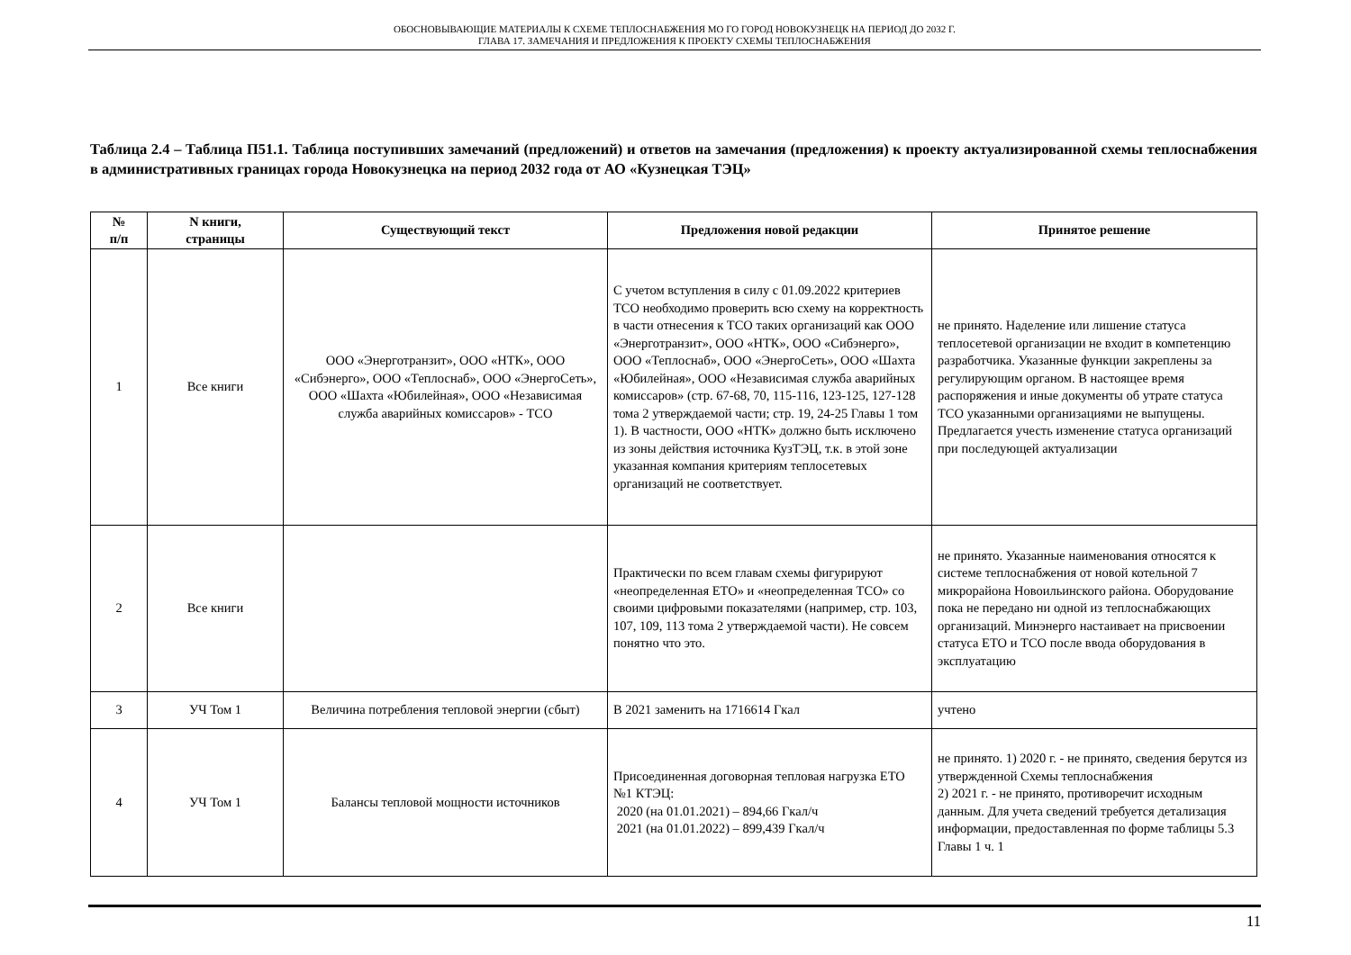ОБОСНОВЫВАЮЩИЕ МАТЕРИАЛЫ К СХЕМЕ ТЕПЛОСНАБЖЕНИЯ МО ГО ГОРОД НОВОКУЗНЕЦК НА ПЕРИОД ДО 2032 Г.
ГЛАВА 17. ЗАМЕЧАНИЯ И ПРЕДЛОЖЕНИЯ К ПРОЕКТУ СХЕМЫ ТЕПЛОСНАБЖЕНИЯ
Таблица 2.4 – Таблица П51.1. Таблица поступивших замечаний (предложений) и ответов на замечания (предложения) к проекту актуализированной схемы теплоснабжения в административных границах города Новокузнецка на период 2032 года от АО «Кузнецкая ТЭЦ»
| № п/п | N книги, страницы | Существующий текст | Предложения новой редакции | Принятое решение |
| --- | --- | --- | --- | --- |
| 1 | Все книги | ООО «Энерготранзит», ООО «НТК», ООО «Сибэнерго», ООО «Теплоснаб», ООО «ЭнергоСеть», ООО «Шахта «Юбилейная», ООО «Независимая служба аварийных комиссаров» - ТСО | С учетом вступления в силу с 01.09.2022 критериев ТСО необходимо проверить всю схему на корректность в части отнесения к ТСО таких организаций как ООО «Энерготранзит», ООО «НТК», ООО «Сибэнерго», ООО «Теплоснаб», ООО «ЭнергоСеть», ООО «Шахта «Юбилейная», ООО «Независимая служба аварийных комиссаров» (стр. 67-68, 70, 115-116, 123-125, 127-128 тома 2 утверждаемой части; стр. 19, 24-25 Главы 1 том 1). В частности, ООО «НТК» должно быть исключено из зоны действия источника КузТЭЦ, т.к. в этой зоне указанная компания критериям теплосетевых организаций не соответствует. | не принято. Наделение или лишение статуса теплосетевой организации не входит в компетенцию разработчика. Указанные функции закреплены за регулирующим органом. В настоящее время распоряжения и иные документы об утрате статуса ТСО указанными организациями не выпущены. Предлагается учесть изменение статуса организаций при последующей актуализации |
| 2 | Все книги | | Практически по всем главам схемы фигурируют «неопределенная ЕТО» и «неопределенная ТСО» со своими цифровыми показателями (например, стр. 103, 107, 109, 113 тома 2 утверждаемой части). Не совсем понятно что это. | не принято. Указанные наименования относятся к системе теплоснабжения от новой котельной 7 микрорайона Новоильинского района. Оборудование пока не передано ни одной из теплоснабжающих организаций. Минэнерго настаивает на присвоении статуса ЕТО и ТСО после ввода оборудования в эксплуатацию |
| 3 | УЧ Том 1 | Величина потребления тепловой энергии (сбыт) | В 2021 заменить на 1716614 Гкал | учтено |
| 4 | УЧ Том 1 | Балансы тепловой мощности источников | Присоединенная договорная тепловая нагрузка ЕТО №1 КТЭЦ: 2020 (на 01.01.2021) – 894,66 Гкал/ч 2021 (на 01.01.2022) – 899,439 Гкал/ч | не принято. 1) 2020 г. - не принято, сведения берутся из утвержденной Схемы теплоснабжения 2) 2021 г. - не принято, противоречит исходным данным. Для учета сведений требуется детализация информации, предоставленная по форме таблицы 5.3 Главы 1 ч. 1 |
11